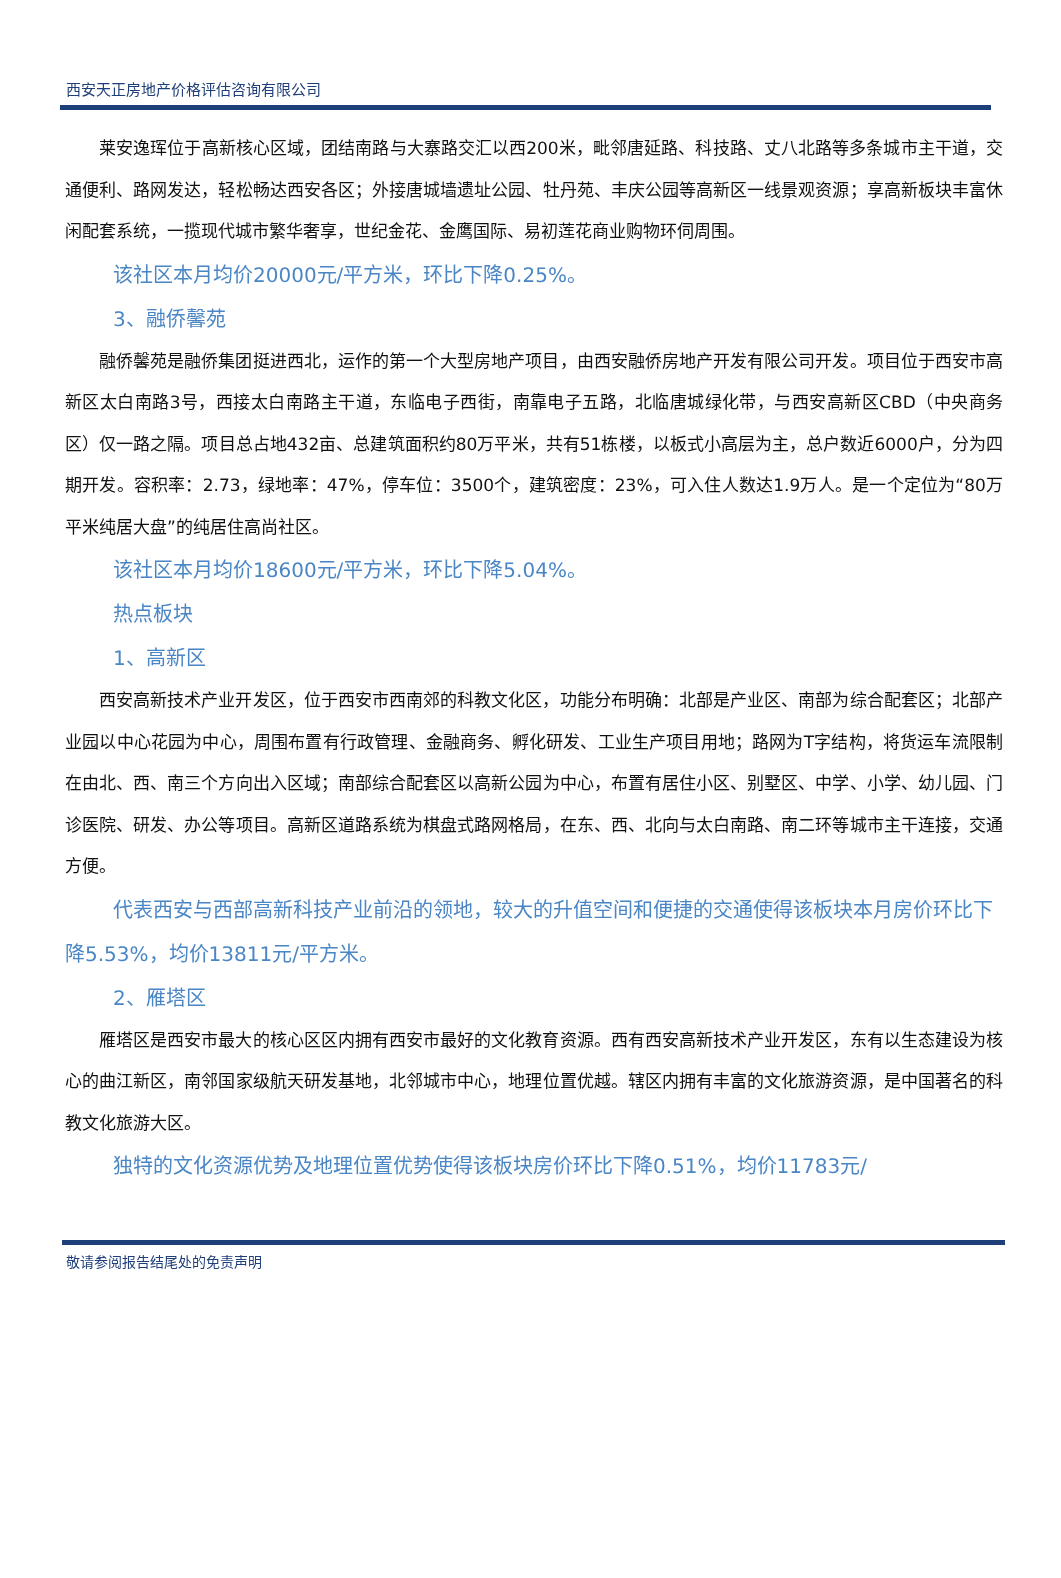西安天正房地产价格评估咨询有限公司
莱安逸珲位于高新核心区域，团结南路与大寨路交汇以西200米，毗邻唐延路、科技路、丈八北路等多条城市主干道，交通便利、路网发达，轻松畅达西安各区；外接唐城墙遗址公园、牡丹苑、丰庆公园等高新区一线景观资源；享高新板块丰富休闲配套系统，一揽现代城市繁华奢享，世纪金花、金鹰国际、易初莲花商业购物环伺周围。
该社区本月均价20000元/平方米，环比下降0.25%。
3、融侨馨苑
融侨馨苑是融侨集团挺进西北，运作的第一个大型房地产项目，由西安融侨房地产开发有限公司开发。项目位于西安市高新区太白南路3号，西接太白南路主干道，东临电子西街，南靠电子五路，北临唐城绿化带，与西安高新区CBD（中央商务区）仅一路之隔。项目总占地432亩、总建筑面积约80万平米，共有51栋楼，以板式小高层为主，总户数近6000户，分为四期开发。容积率：2.73，绿地率：47%，停车位：3500个，建筑密度：23%，可入住人数达1.9万人。是一个定位为“80万平米纯居大盘”的纯居住高尚社区。
该社区本月均价18600元/平方米，环比下降5.04%。
热点板块
1、高新区
西安高新技术产业开发区，位于西安市西南郊的科教文化区，功能分布明确：北部是产业区、南部为综合配套区；北部产业园以中心花园为中心，周围布置有行政管理、金融商务、孵化研发、工业生产项目用地；路网为T字结构，将货运车流限制在由北、西、南三个方向出入区域；南部综合配套区以高新公园为中心，布置有居住小区、别墅区、中学、小学、幼儿园、门诊医院、研发、办公等项目。高新区道路系统为棋盘式路网格局，在东、西、北向与太白南路、南二环等城市主干连接，交通方便。
代表西安与西部高新科技产业前沿的领地，较大的升值空间和便捷的交通使得该板块本月房价环比下降5.53%，均价13811元/平方米。
2、雁塔区
雁塔区是西安市最大的核心区区内拥有西安市最好的文化教育资源。西有西安高新技术产业开发区，东有以生态建设为核心的曲江新区，南邻国家级航天研发基地，北邻城市中心，地理位置优越。辖区内拥有丰富的文化旅游资源，是中国著名的科教文化旅游大区。
独特的文化资源优势及地理位置优势使得该板块房价环比下降0.51%，均价11783元/
敬请参阅报告结尾处的免责声明